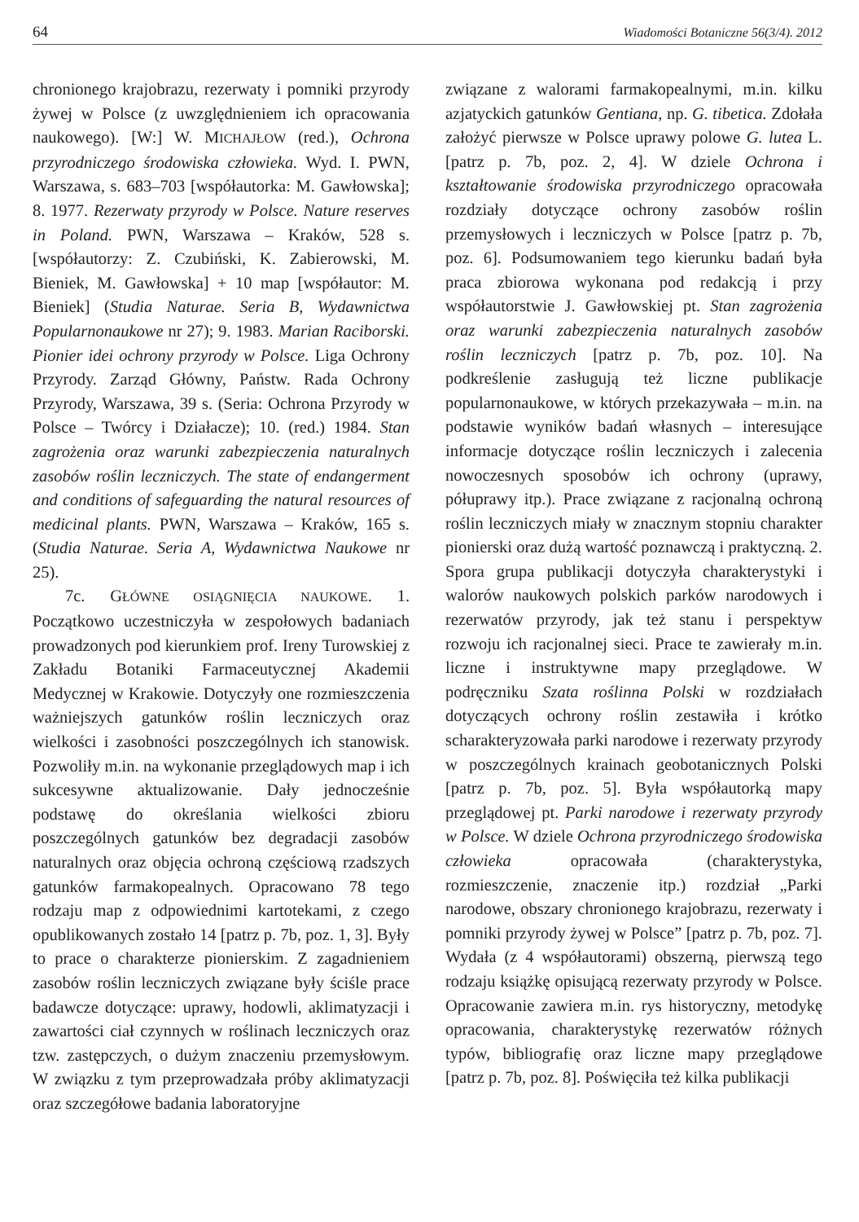64 Wiadomości Botaniczne 56(3/4). 2012
chronionego krajobrazu, rezerwaty i pomniki przyrody żywej w Polsce (z uwzględnieniem ich opracowania naukowego). [W:] W. MICHAJŁOW (red.), Ochrona przyrodniczego środowiska człowieka. Wyd. I. PWN, Warszawa, s. 683–703 [współautorka: M. Gawłowska]; 8. 1977. Rezerwaty przyrody w Polsce. Nature reserves in Poland. PWN, Warszawa – Kraków, 528 s. [współautorzy: Z. Czubiński, K. Zabierowski, M. Bieniek, M. Gawłowska] + 10 map [współautor: M. Bieniek] (Studia Naturae. Seria B, Wydawnictwa Popularnonaukowe nr 27); 9. 1983. Marian Raciborski. Pionier idei ochrony przyrody w Polsce. Liga Ochrony Przyrody. Zarząd Główny, Państw. Rada Ochrony Przyrody, Warszawa, 39 s. (Seria: Ochrona Przyrody w Polsce – Twórcy i Działacze); 10. (red.) 1984. Stan zagrożenia oraz warunki zabezpieczenia naturalnych zasobów roślin leczniczych. The state of endangerment and conditions of safeguarding the natural resources of medicinal plants. PWN, Warszawa – Kraków, 165 s. (Studia Naturae. Seria A, Wydawnictwa Naukowe nr 25).
7c. GŁÓWNE OSIĄGNIĘCIA NAUKOWE. 1. Początkowo uczestniczyła w zespołowych badaniach prowadzonych pod kierunkiem prof. Ireny Turowskiej z Zakładu Botaniki Farmaceutycznej Akademii Medycznej w Krakowie. Dotyczyły one rozmieszczenia ważniejszych gatunków roślin leczniczych oraz wielkości i zasobności poszczególnych ich stanowisk. Pozwoliły m.in. na wykonanie przeglądowych map i ich sukcesywne aktualizowanie. Dały jednocześnie podstawę do określania wielkości zbioru poszczególnych gatunków bez degradacji zasobów naturalnych oraz objęcia ochroną częściową rzadszych gatunków farmakopealnych. Opracowano 78 tego rodzaju map z odpowiednimi kartotekami, z czego opublikowanych zostało 14 [patrz p. 7b, poz. 1, 3]. Były to prace o charakterze pionierskim. Z zagadnieniem zasobów roślin leczniczych związane były ściśle prace badawcze dotyczące: uprawy, hodowli, aklimatyzacji i zawartości ciał czynnych w roślinach leczniczych oraz tzw. zastępczych, o dużym znaczeniu przemysłowym. W związku z tym przeprowadzała próby aklimatyzacji oraz szczegółowe badania laboratoryjne
związane z walorami farmakopealnymi, m.in. kilku azjatyckich gatunków Gentiana, np. G. tibetica. Zdołała założyć pierwsze w Polsce uprawy polowe G. lutea L. [patrz p. 7b, poz. 2, 4]. W dziele Ochrona i kształtowanie środowiska przyrodniczego opracowała rozdziały dotyczące ochrony zasobów roślin przemysłowych i leczniczych w Polsce [patrz p. 7b, poz. 6]. Podsumowaniem tego kierunku badań była praca zbiorowa wykonana pod redakcją i przy współautorstwie J. Gawłowskiej pt. Stan zagrożenia oraz warunki zabezpieczenia naturalnych zasobów roślin leczniczych [patrz p. 7b, poz. 10]. Na podkreślenie zasługują też liczne publikacje popularnonaukowe, w których przekazywała – m.in. na podstawie wyników badań własnych – interesujące informacje dotyczące roślin leczniczych i zalecenia nowoczesnych sposobów ich ochrony (uprawy, półuprawy itp.). Prace związane z racjonalną ochroną roślin leczniczych miały w znacznym stopniu charakter pionierski oraz dużą wartość poznawczą i praktyczną. 2. Spora grupa publikacji dotyczyła charakterystyki i walorów naukowych polskich parków narodowych i rezerwatów przyrody, jak też stanu i perspektyw rozwoju ich racjonalnej sieci. Prace te zawierały m.in. liczne i instruktywne mapy przeglądowe. W podręczniku Szata roślinna Polski w rozdziałach dotyczących ochrony roślin zestawiła i krótko scharakteryzowała parki narodowe i rezerwaty przyrody w poszczególnych krainach geobotanicznych Polski [patrz p. 7b, poz. 5]. Była współautorką mapy przeglądowej pt. Parki narodowe i rezerwaty przyrody w Polsce. W dziele Ochrona przyrodniczego środowiska człowieka opracowała (charakterystyka, rozmieszczenie, znaczenie itp.) rozdział „Parki narodowe, obszary chronionego krajobrazu, rezerwaty i pomniki przyrody żywej w Polsce” [patrz p. 7b, poz. 7]. Wydała (z 4 współautorami) obszerną, pierwszą tego rodzaju książkę opisującą rezerwaty przyrody w Polsce. Opracowanie zawiera m.in. rys historyczny, metodykę opracowania, charakterystykę rezerwatów różnych typów, bibliografię oraz liczne mapy przeglądowe [patrz p. 7b, poz. 8]. Poświęciła też kilka publikacji